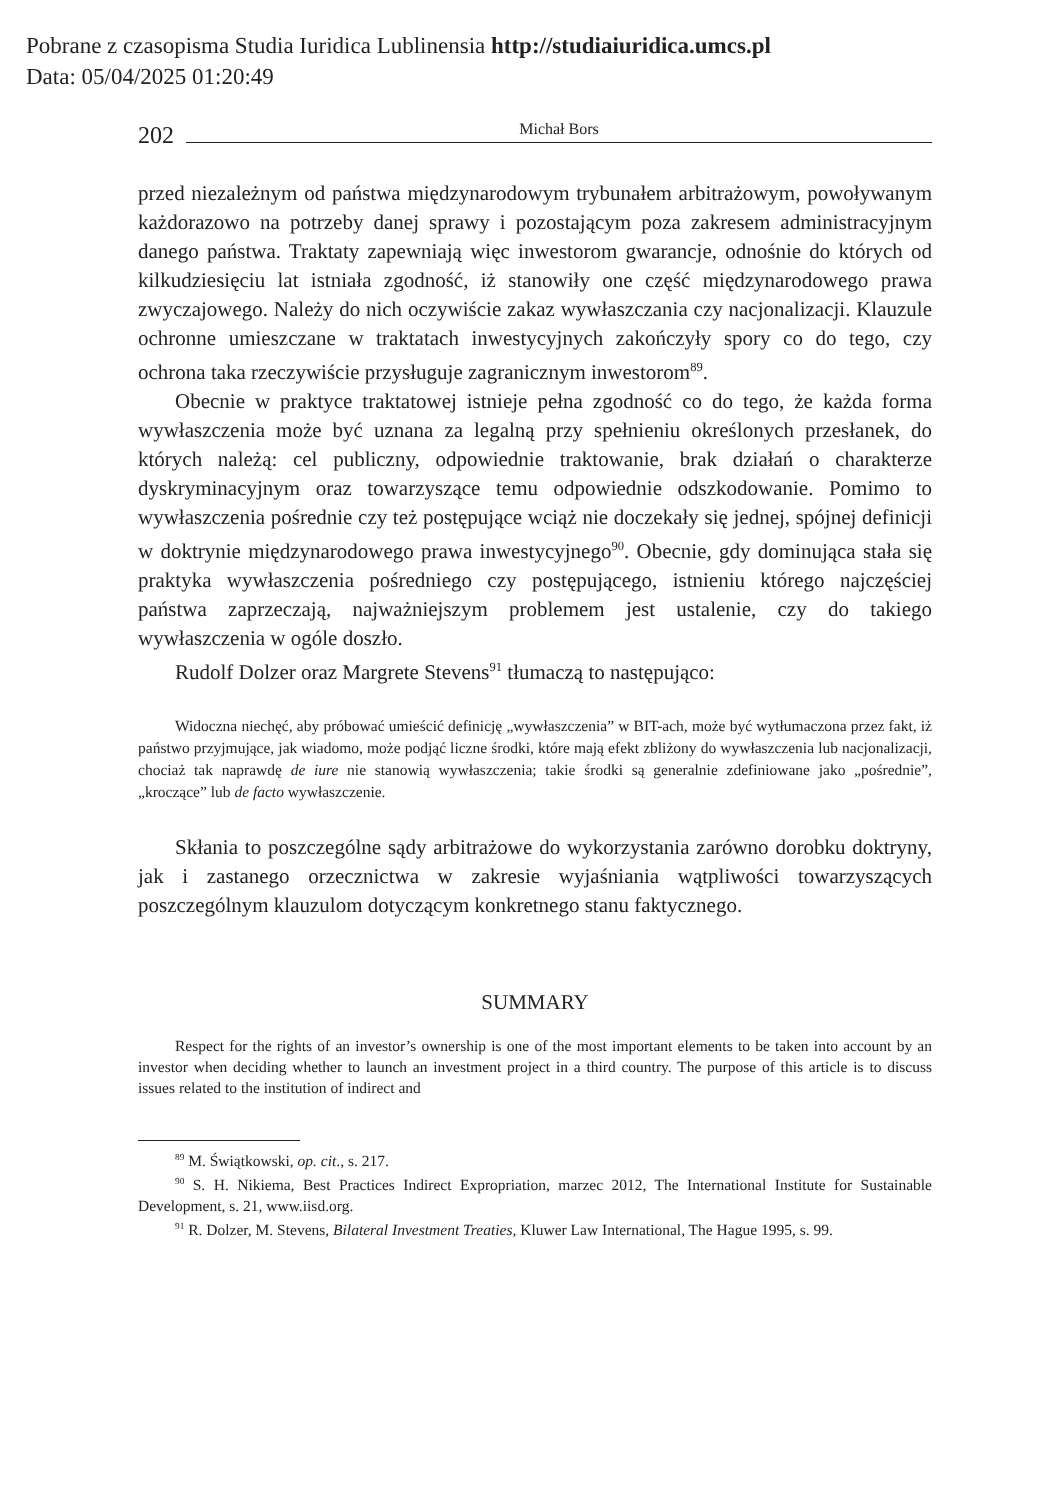Pobrane z czasopisma Studia Iuridica Lublinensia http://studiaiuridica.umcs.pl
Data: 05/04/2025 01:20:49
202 Michał Bors
przed niezależnym od państwa międzynarodowym trybunałem arbitrażowym, powoływanym każdorazowo na potrzeby danej sprawy i pozostającym poza zakresem administracyjnym danego państwa. Traktaty zapewniają więc inwestorom gwarancje, odnośnie do których od kilkudziesięciu lat istniała zgodność, iż stanowiły one część międzynarodowego prawa zwyczajowego. Należy do nich oczywiście zakaz wywłaszczania czy nacjonalizacji. Klauzule ochronne umieszczane w traktatach inwestycyjnych zakończyły spory co do tego, czy ochrona taka rzeczywiście przysługuje zagranicznym inwestorom<sup>89</sup>.
Obecnie w praktyce traktatowej istnieje pełna zgodność co do tego, że każda forma wywłaszczenia może być uznana za legalną przy spełnieniu określonych przesłanek, do których należą: cel publiczny, odpowiednie traktowanie, brak działań o charakterze dyskryminacyjnym oraz towarzyszące temu odpowiednie odszkodowanie. Pomimo to wywłaszczenia pośrednie czy też postępujące wciąż nie doczekały się jednej, spójnej definicji w doktrynie międzynarodowego prawa inwestycyjnego<sup>90</sup>. Obecnie, gdy dominująca stała się praktyka wywłaszczenia pośredniego czy postępującego, istnieniu którego najczęściej państwa zaprzeczają, najważniejszym problemem jest ustalenie, czy do takiego wywłaszczenia w ogóle doszło.
Rudolf Dolzer oraz Margrete Stevens<sup>91</sup> tłumaczą to następująco:
Widoczna niechęć, aby próbować umieścić definicję „wywłaszczenia” w BIT-ach, może być wytłumaczona przez fakt, iż państwo przyjmujące, jak wiadomo, może podjąć liczne środki, które mają efekt zbliżony do wywłaszczenia lub nacjonalizacji, chociaż tak naprawdę de iure nie stanowią wywłaszczenia; takie środki są generalnie zdefiniowane jako „pośrednie”, „kroczące” lub de facto wywłaszczenie.
Skłania to poszczególne sądy arbitrażowe do wykorzystania zarówno dorobku doktryny, jak i zastanego orzecznictwa w zakresie wyjaśniania wątpliwości towarzyszących poszczególnym klauzulom dotyczącym konkretnego stanu faktycznego.
SUMMARY
Respect for the rights of an investor’s ownership is one of the most important elements to be taken into account by an investor when deciding whether to launch an investment project in a third country. The purpose of this article is to discuss issues related to the institution of indirect and
<sup>89</sup> M. Świątkowski, op. cit., s. 217.
<sup>90</sup> S. H. Nikiema, Best Practices Indirect Expropriation, marzec 2012, The International Institute for Sustainable Development, s. 21, www.iisd.org.
<sup>91</sup> R. Dolzer, M. Stevens, Bilateral Investment Treaties, Kluwer Law International, The Hague 1995, s. 99.